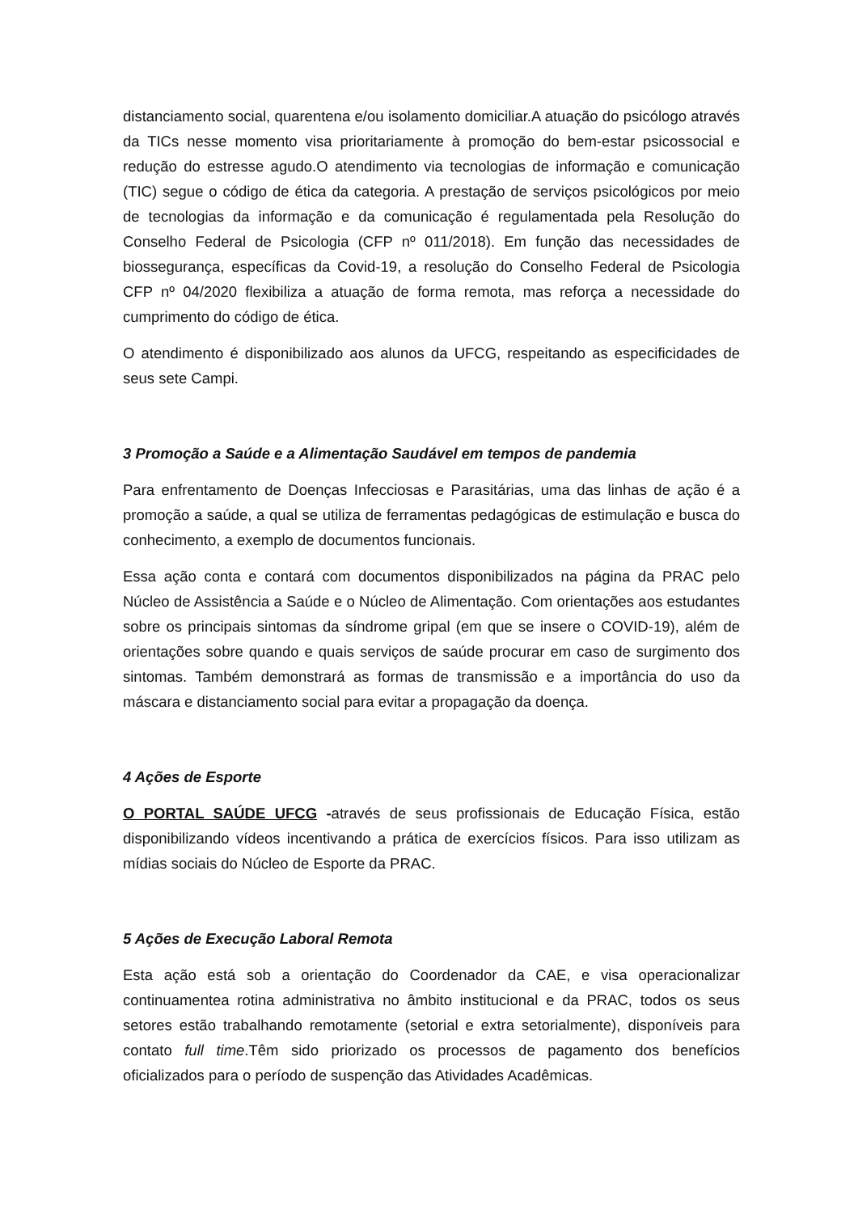distanciamento social, quarentena e/ou isolamento domiciliar.A atuação do psicólogo através da TICs nesse momento visa prioritariamente à promoção do bem-estar psicossocial e redução do estresse agudo.O atendimento via tecnologias de informação e comunicação (TIC) segue o código de ética da categoria. A prestação de serviços psicológicos por meio de tecnologias da informação e da comunicação é regulamentada pela Resolução do Conselho Federal de Psicologia (CFP nº 011/2018). Em função das necessidades de biossegurança, específicas da Covid-19, a resolução do Conselho Federal de Psicologia CFP nº 04/2020 flexibiliza a atuação de forma remota, mas reforça a necessidade do cumprimento do código de ética.
O atendimento é disponibilizado aos alunos da UFCG, respeitando as especificidades de seus sete Campi.
3 Promoção a Saúde e a Alimentação Saudável em tempos de pandemia
Para enfrentamento de Doenças Infecciosas e Parasitárias, uma das linhas de ação é a promoção a saúde, a qual se utiliza de ferramentas pedagógicas de estimulação e busca do conhecimento, a exemplo de documentos funcionais.
Essa ação conta e contará com documentos disponibilizados na página da PRAC pelo Núcleo de Assistência a Saúde e o Núcleo de Alimentação. Com orientações aos estudantes sobre os principais sintomas da síndrome gripal (em que se insere o COVID-19), além de orientações sobre quando e quais serviços de saúde procurar em caso de surgimento dos sintomas. Também demonstrará as formas de transmissão e a importância do uso da máscara e distanciamento social para evitar a propagação da doença.
4 Ações de Esporte
O PORTAL SAÚDE UFCG -através de seus profissionais de Educação Física, estão disponibilizando vídeos incentivando a prática de exercícios físicos. Para isso utilizam as mídias sociais do Núcleo de Esporte da PRAC.
5 Ações de Execução Laboral Remota
Esta ação está sob a orientação do Coordenador da CAE, e visa operacionalizar continuamentea rotina administrativa no âmbito institucional e da PRAC, todos os seus setores estão trabalhando remotamente (setorial e extra setorialmente), disponíveis para contato full time.Têm sido priorizado os processos de pagamento dos benefícios oficializados para o período de suspenção das Atividades Acadêmicas.